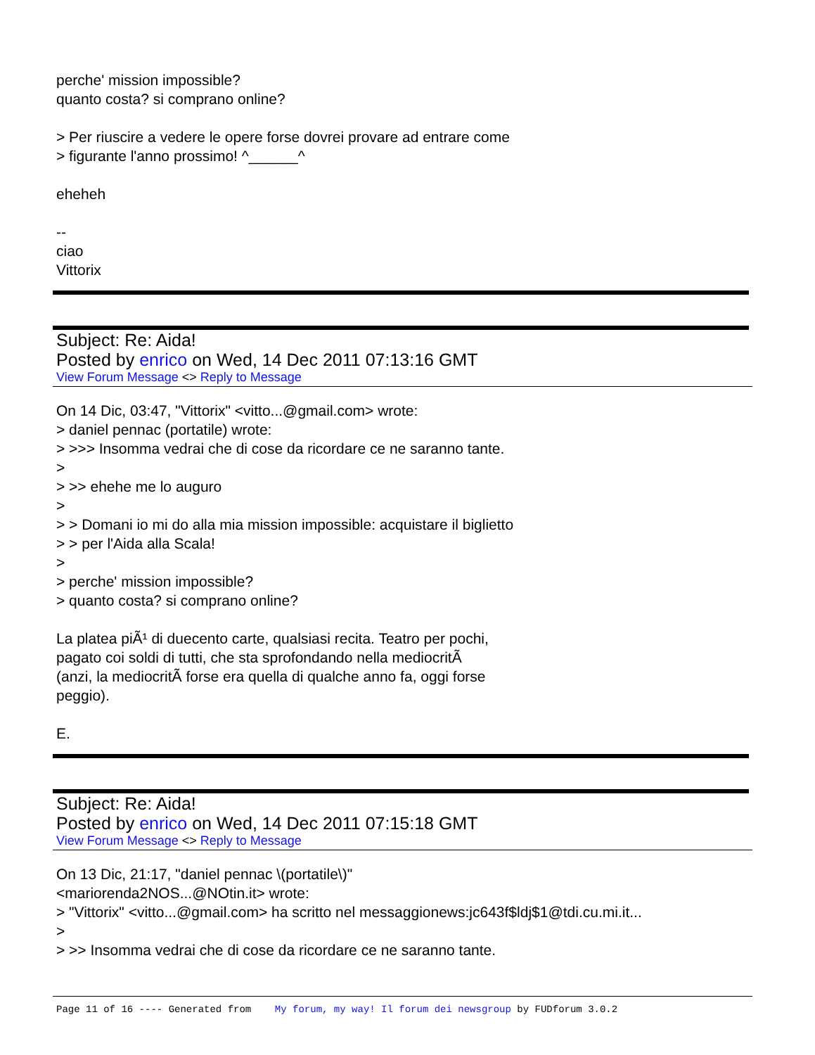perche' mission impossible?
quanto costa? si comprano online?
> Per riuscire a vedere le opere forse dovrei provare ad entrare come
> figurante l'anno prossimo! ^______^
eheheh
--
ciao
Vittorix
Subject: Re: Aida!
Posted by enrico on Wed, 14 Dec 2011 07:13:16 GMT
View Forum Message <> Reply to Message
On 14 Dic, 03:47, "Vittorix" <vitto...@gmail.com> wrote:
> daniel pennac (portatile) wrote:
> >>> Insomma vedrai che di cose da ricordare ce ne saranno tante.
>
> >> ehehe me lo auguro
>
> > Domani io mi do alla mia mission impossible: acquistare il biglietto
> > per l'Aida alla Scala!
>
> perche' mission impossible?
> quanto costa? si comprano online?
La platea piÃ¹ di duecento carte, qualsiasi recita. Teatro per pochi,
pagato coi soldi di tutti, che sta sprofondando nella mediocritÃ
(anzi, la mediocritÃ forse era quella di qualche anno fa, oggi forse
peggio).
E.
Subject: Re: Aida!
Posted by enrico on Wed, 14 Dec 2011 07:15:18 GMT
View Forum Message <> Reply to Message
On 13 Dic, 21:17, "daniel pennac \(portatile\)"
<mariorenda2NOS...@NOtin.it> wrote:
> "Vittorix" <vitto...@gmail.com> ha scritto nel messaggionews:jc643f$ldj$1@tdi.cu.mi.it...
>
> >> Insomma vedrai che di cose da ricordare ce ne saranno tante.
Page 11 of 16 ---- Generated from My forum, my way! Il forum dei newsgroup by FUDforum 3.0.2